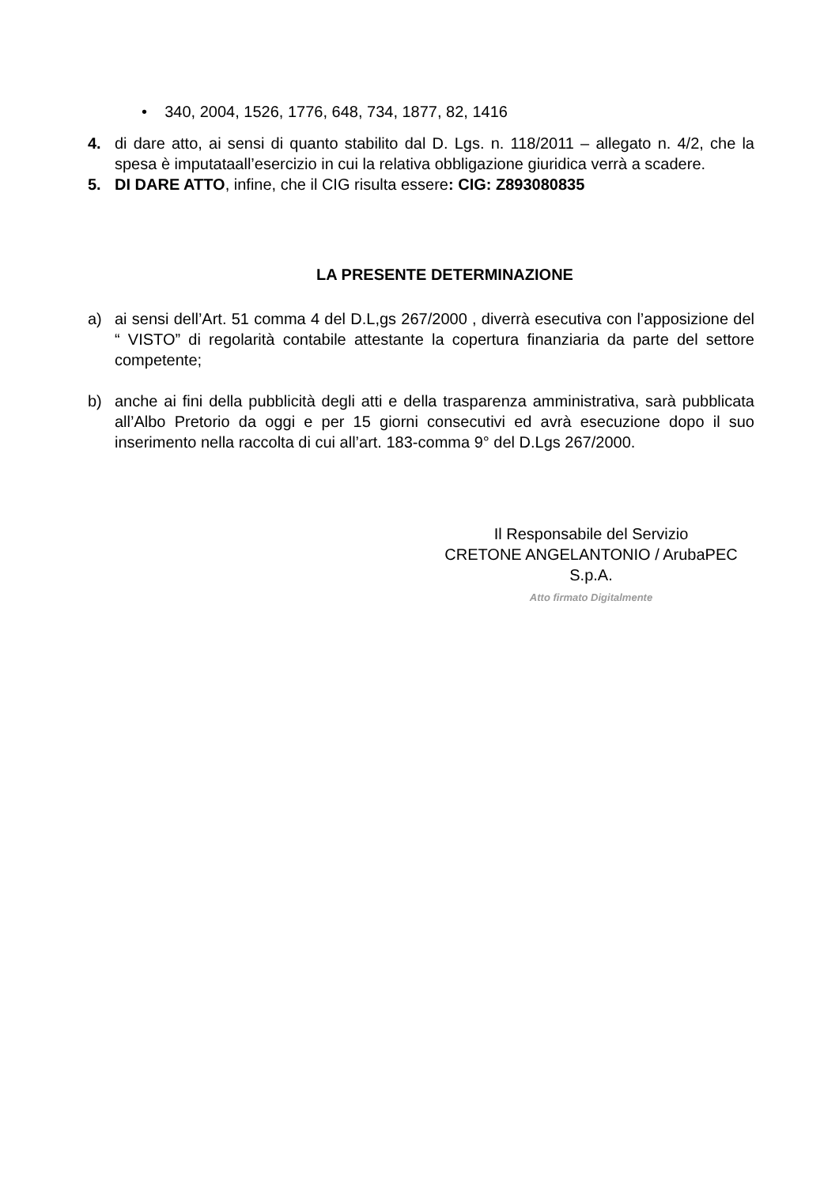• 340, 2004, 1526, 1776, 648, 734, 1877, 82, 1416
4. di dare atto, ai sensi di quanto stabilito dal D. Lgs. n. 118/2011 – allegato n. 4/2, che la spesa è imputataall’esercizio in cui la relativa obbligazione giuridica verrà a scadere.
5. DI DARE ATTO, infine, che il CIG risulta essere: CIG: Z893080835
LA PRESENTE DETERMINAZIONE
a) ai sensi dell’Art. 51 comma 4 del D.L,gs 267/2000 , diverrà esecutiva con l’apposizione del “ VISTO” di regolarità contabile attestante la copertura finanziaria da parte del settore competente;
b) anche ai fini della pubblicità degli atti e della trasparenza amministrativa, sarà pubblicata all’Albo Pretorio da oggi e per 15 giorni consecutivi ed avrà esecuzione dopo il suo inserimento nella raccolta di cui all’art. 183-comma 9° del D.Lgs 267/2000.
Il Responsabile del Servizio
CRETONE ANGELANTONIO / ArubaPEC
S.p.A.
Atto firmato Digitalmente